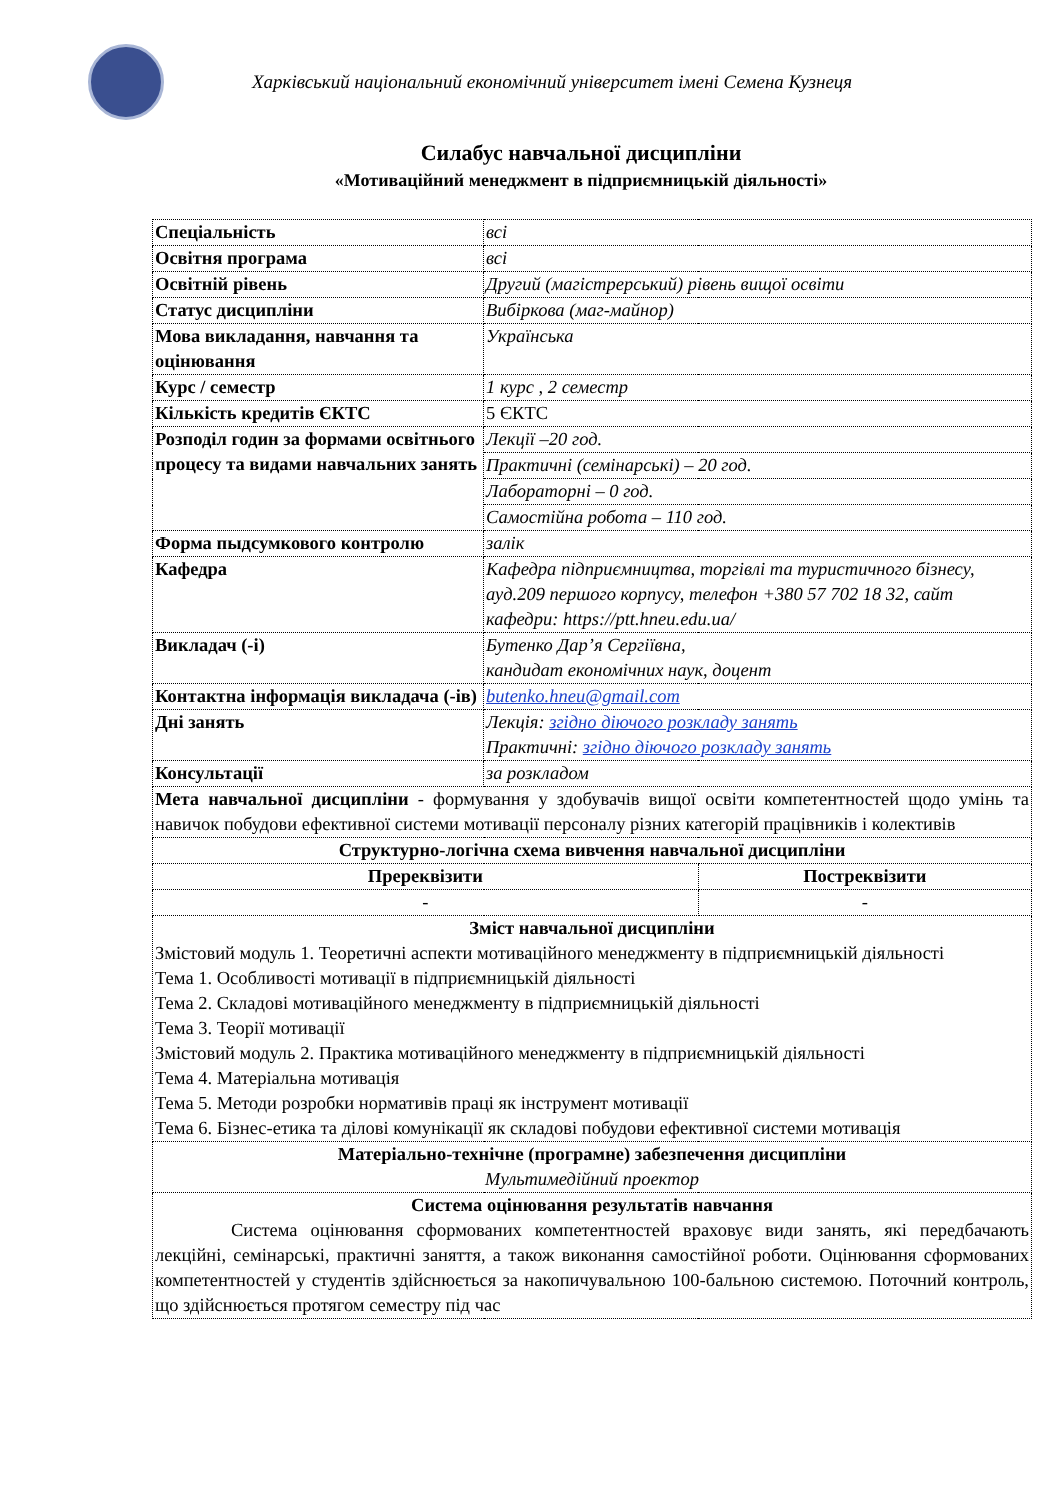Харківський національний економічний університет імені Семена Кузнеця
Силабус навчальної дисципліни
«Мотиваційний менеджмент в підприємницькій діяльності»
| Спеціальність | всі | |
| Освітня програма | всі | |
| Освітній рівень | Другий (магістрерський) рівень вищої освіти | |
| Статус дисципліни | Вибіркова (маг-майнор) | |
| Мова викладання, навчання та оцінювання | Українська | |
| Курс / семестр | 1 курс , 2 семестр | |
| Кількість кредитів ЄКТС | 5 ЄКТС | |
| Розподіл годин за формами освітнього процесу та видами навчальних занять | Лекції –20 год. | |
| | Практичні (семінарські) – 20 год. | |
| | Лабораторні – 0 год. | |
| | Самостійна робота – 110 год. | |
| Форма пыдсумкового контролю | залік | |
| Кафедра | Кафедра підприємництва, торгівлі та туристичного бізнесу, ауд.209 першого корпусу, телефон +380 57 702 18 32, сайт кафедри: https://ptt.hneu.edu.ua/ | |
| Викладач (-і) | Бутенко Дар’я Сергіївна, кандидат економічних наук, доцент | |
| Контактна інформація викладача (-ів) | butenko.hneu@gmail.com | |
| Дні занять | Лекція: згідно діючого розкладу занять Практичні: згідно діючого розкладу занять | |
| Консультації | за розкладом | |
| Мета навчальної дисципліни - формування у здобувачів вищої освіти компетентностей щодо умінь та навичок побудови ефективної системи мотивації персоналу різних категорій працівників і колективів | | |
| Структурно-логічна схема вивчення навчальної дисципліни | | |
| Пререквізити | | Постреквізити |
| - | | - |
| Зміст навчальної дисципліни Змістовий модуль 1. Теоретичні аспекти мотиваційного менеджменту в підприємницькій діяльності Тема 1. Особливості мотивації в підприємницькій діяльності Тема 2. Складові мотиваційного менеджменту в підприємницькій діяльності Тема 3. Теорії мотивації Змістовий модуль 2. Практика мотиваційного менеджменту в підприємницькій діяльності Тема 4. Матеріальна мотивація Тема 5. Методи розробки нормативів праці як інструмент мотивації Тема 6. Бізнес-етика та ділові комунікації як складові побудови ефективної системи мотивація | | |
| Матеріально-технічне (програмне) забезпечення дисципліни Мультимедійний проектор | | |
| Система оцінювання результатів навчання Система оцінювання сформованих компетентностей враховує види занять, які передбачають лекційні, семінарські, практичні заняття, а також виконання самостійної роботи. Оцінювання сформованих компетентностей у студентів здійснюється за накопичувальною 100-бальною системою. Поточний контроль, що здійснюється протягом семестру під час | | |